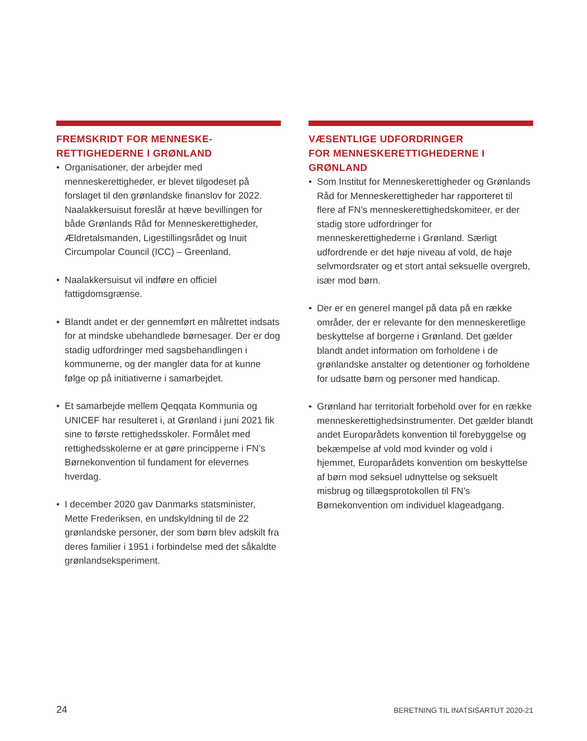FREMSKRIDT FOR MENNESKE-
RETTIGHEDERNE I GRØNLAND
• Organisationer, der arbejder med menneskerettigheder, er blevet tilgodeset på forslaget til den grønlandske finanslov for 2022. Naalakkersuisut foreslår at hæve bevillingen for både Grønlands Råd for Menneskerettigheder, Ældretalsmanden, Ligestillingsrådet og Inuit Circumpolar Council (ICC) – Greenland.
• Naalakkersuisut vil indføre en officiel fattigdomsgrænse.
• Blandt andet er der gennemført en målrettet indsats for at mindske ubehandlede børnesager. Der er dog stadig udfordringer med sagsbehandlingen i kommunerne, og der mangler data for at kunne følge op på initiativerne i samarbejdet.
• Et samarbejde mellem Qeqqata Kommunia og UNICEF har resulteret i, at Grønland i juni 2021 fik sine to første rettighedsskoler. Formålet med rettighedsskolerne er at gøre principperne i FN’s Børnekonvention til fundament for elevernes hverdag.
• I december 2020 gav Danmarks statsminister, Mette Frederiksen, en undskyldning til de 22 grønlandske personer, der som børn blev adskilt fra deres familier i 1951 i forbindelse med det såkaldte grønlandseksperiment.
VÆSENTLIGE UDFORDRINGER
FOR MENNESKERETTIGHEDERNE I
GRØNLAND
• Som Institut for Menneskerettigheder og Grønlands Råd for Menneskerettigheder har rapporteret til flere af FN’s menneskerettighedskomiteer, er der stadig store udfordringer for menneskerettighederne i Grønland. Særligt udfordrende er det høje niveau af vold, de høje selvmordsrater og et stort antal seksuelle overgreb, især mod børn.
• Der er en generel mangel på data på en række områder, der er relevante for den menneskeretlige beskyttelse af borgerne i Grønland. Det gælder blandt andet information om forholdene i de grønlandske anstalter og detentioner og forholdene for udsatte børn og personer med handicap.
• Grønland har territorialt forbehold over for en række menneskerettighedsinstrumenter. Det gælder blandt andet Europarådets konvention til forebyggelse og bekæmpelse af vold mod kvinder og vold i hjemmet, Europarådets konvention om beskyttelse af børn mod seksuel udnyttelse og seksuelt misbrug og tillægsprotokollen til FN’s Børnekonvention om individuel klageadgang.
24
BERETNING TIL INATSISARTUT 2020-21